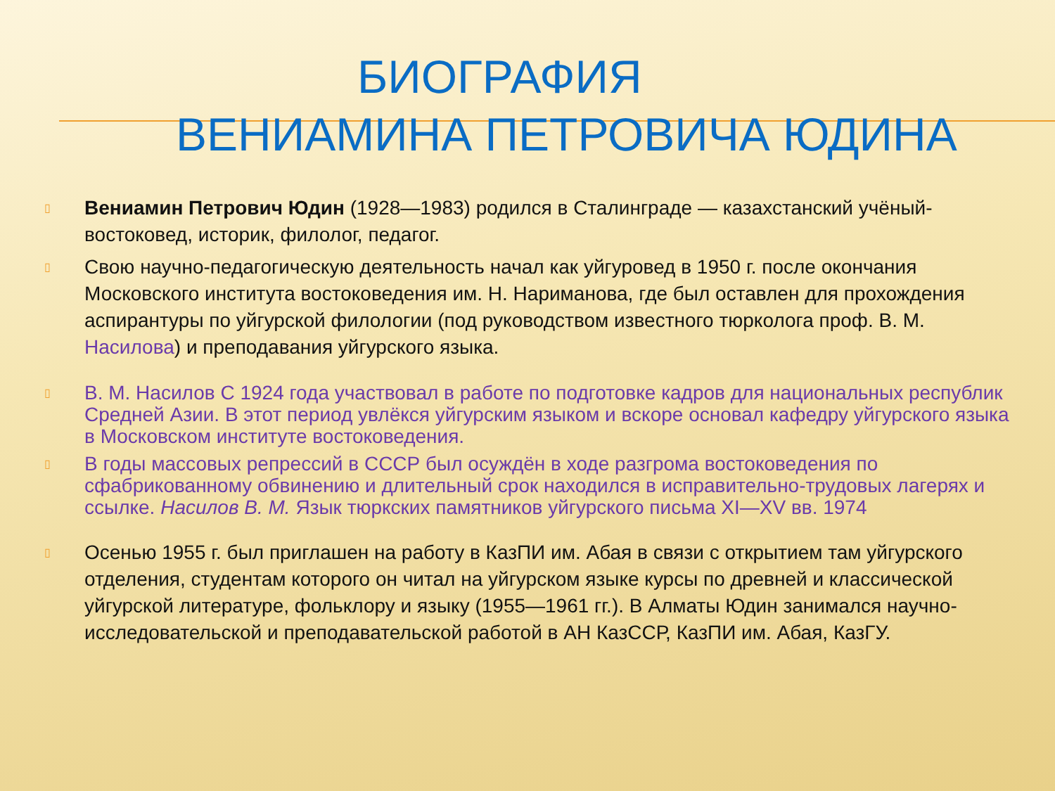БИОГРАФИЯ
ВЕНИАМИНА ПЕТРОВИЧА ЮДИНА
▯ Вениамин Петрович Юдин (1928—1983) родился в Сталинграде — казахстанский учёный-востоковед, историк, филолог, педагог.
▯ Свою научно-педагогическую деятельность начал как уйгуровед в 1950 г. после окончания Московского института востоковедения им. Н. Нариманова, где был оставлен для прохождения аспирантуры по уйгурской филологии (под руководством известного тюрколога проф. В. М. Насилова) и преподавания уйгурского языка.
▯ В. М. Насилов С 1924 года участвовал в работе по подготовке кадров для национальных республик Средней Азии. В этот период увлёкся уйгурским языком и вскоре основал кафедру уйгурского языка в Московском институте востоковедения.
▯ В годы массовых репрессий в СССР был осуждён в ходе разгрома востоковедения по сфабрикованному обвинению и длительный срок находился в исправительно-трудовых лагерях и ссылке. Насилов В. М. Язык тюркских памятников уйгурского письма XI—XV вв. 1974
▯ Осенью 1955 г. был приглашен на работу в КазПИ им. Абая в связи с открытием там уйгурского отделения, студентам которого он читал на уйгурском языке курсы по древней и классической уйгурской литературе, фольклору и языку (1955—1961 гг.). В Алматы Юдин занимался научно-исследовательской и преподавательской работой в АН КазССР, КазПИ им. Абая, КазГУ.